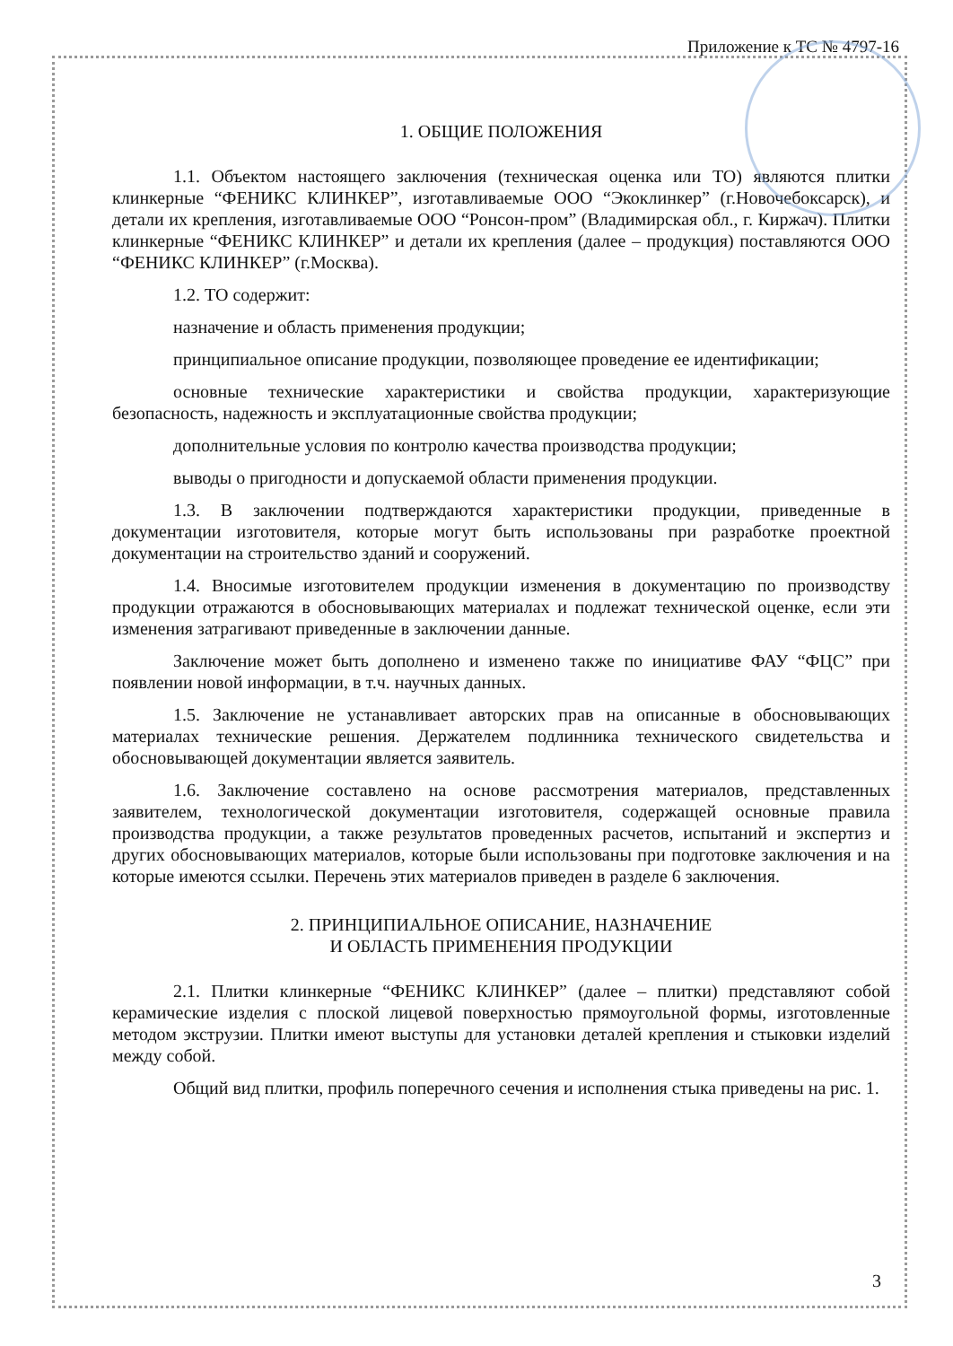Приложение к ТС № 4797-16
1. ОБЩИЕ ПОЛОЖЕНИЯ
1.1. Объектом настоящего заключения (техническая оценка или ТО) являются плитки клинкерные “ФЕНИКС КЛИНКЕР”, изготавливаемые ООО “Экоклинкер” (г.Новочебоксарск), и детали их крепления, изготавливаемые ООО “Ронсон-пром” (Владимирская обл., г. Киржач). Плитки клинкерные “ФЕНИКС КЛИНКЕР” и детали их крепления (далее – продукция) поставляются ООО “ФЕНИКС КЛИНКЕР” (г.Москва).
1.2. ТО содержит:
назначение и область применения продукции;
принципиальное описание продукции, позволяющее проведение ее идентификации;
основные технические характеристики и свойства продукции, характеризующие безопасность, надежность и эксплуатационные свойства продукции;
дополнительные условия по контролю качества производства продукции;
выводы о пригодности и допускаемой области применения продукции.
1.3. В заключении подтверждаются характеристики продукции, приведенные в документации изготовителя, которые могут быть использованы при разработке проектной документации на строительство зданий и сооружений.
1.4. Вносимые изготовителем продукции изменения в документацию по производству продукции отражаются в обосновывающих материалах и подлежат технической оценке, если эти изменения затрагивают приведенные в заключении данные.
Заключение может быть дополнено и изменено также по инициативе ФАУ “ФЦС” при появлении новой информации, в т.ч. научных данных.
1.5. Заключение не устанавливает авторских прав на описанные в обосновывающих материалах технические решения. Держателем подлинника технического свидетельства и обосновывающей документации является заявитель.
1.6. Заключение составлено на основе рассмотрения материалов, представленных заявителем, технологической документации изготовителя, содержащей основные правила производства продукции, а также результатов проведенных расчетов, испытаний и экспертиз и других обосновывающих материалов, которые были использованы при подготовке заключения и на которые имеются ссылки. Перечень этих материалов приведен в разделе 6 заключения.
2. ПРИНЦИПИАЛЬНОЕ ОПИСАНИЕ, НАЗНАЧЕНИЕ
И ОБЛАСТЬ ПРИМЕНЕНИЯ ПРОДУКЦИИ
2.1. Плитки клинкерные “ФЕНИКС КЛИНКЕР” (далее – плитки) представляют собой керамические изделия с плоской лицевой поверхностью прямоугольной формы, изготовленные методом экструзии. Плитки имеют выступы для установки деталей крепления и стыковки изделий между собой.
Общий вид плитки, профиль поперечного сечения и исполнения стыка приведены на рис. 1.
3